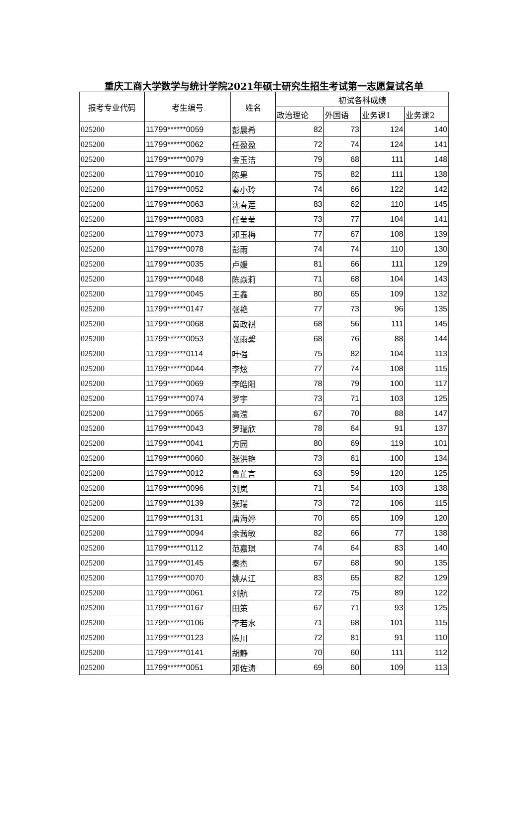重庆工商大学数学与统计学院2021年硕士研究生招生考试第一志愿复试名单
| 报考专业代码 | 考生编号 | 姓名 | 初试各科成绩 | | | |
| --- | --- | --- | --- | --- | --- | --- |
| | | | 政治理论 | 外国语 | 业务课1 | 业务课2 |
| 025200 | 11799******0059 | 彭晨希 | 82 | 73 | 124 | 140 |
| 025200 | 11799******0062 | 任盈盈 | 72 | 74 | 124 | 141 |
| 025200 | 11799******0079 | 金玉洁 | 79 | 68 | 111 | 148 |
| 025200 | 11799******0010 | 陈果 | 75 | 82 | 111 | 138 |
| 025200 | 11799******0052 | 秦小玲 | 74 | 66 | 122 | 142 |
| 025200 | 11799******0063 | 沈春莲 | 83 | 62 | 110 | 145 |
| 025200 | 11799******0083 | 任莹莹 | 73 | 77 | 104 | 141 |
| 025200 | 11799******0073 | 邓玉梅 | 77 | 67 | 108 | 139 |
| 025200 | 11799******0078 | 彭雨 | 74 | 74 | 110 | 130 |
| 025200 | 11799******0035 | 卢媛 | 81 | 66 | 111 | 129 |
| 025200 | 11799******0048 | 陈焱莉 | 71 | 68 | 104 | 143 |
| 025200 | 11799******0045 | 王鑫 | 80 | 65 | 109 | 132 |
| 025200 | 11799******0147 | 张艳 | 77 | 73 | 96 | 135 |
| 025200 | 11799******0068 | 黄政祺 | 68 | 56 | 111 | 145 |
| 025200 | 11799******0053 | 张雨馨 | 68 | 76 | 88 | 144 |
| 025200 | 11799******0114 | 叶强 | 75 | 82 | 104 | 113 |
| 025200 | 11799******0044 | 李炫 | 77 | 74 | 108 | 115 |
| 025200 | 11799******0069 | 李皓阳 | 78 | 79 | 100 | 117 |
| 025200 | 11799******0074 | 罗宇 | 73 | 71 | 103 | 125 |
| 025200 | 11799******0065 | 高滢 | 67 | 70 | 88 | 147 |
| 025200 | 11799******0043 | 罗瑞欣 | 78 | 64 | 91 | 137 |
| 025200 | 11799******0041 | 方园 | 80 | 69 | 119 | 101 |
| 025200 | 11799******0060 | 张洪艳 | 73 | 61 | 100 | 134 |
| 025200 | 11799******0012 | 鲁芷言 | 63 | 59 | 120 | 125 |
| 025200 | 11799******0096 | 刘岚 | 71 | 54 | 103 | 138 |
| 025200 | 11799******0139 | 张瑞 | 73 | 72 | 106 | 115 |
| 025200 | 11799******0131 | 唐海婷 | 70 | 65 | 109 | 120 |
| 025200 | 11799******0094 | 余茜敏 | 82 | 66 | 77 | 138 |
| 025200 | 11799******0112 | 范嘉琪 | 74 | 64 | 83 | 140 |
| 025200 | 11799******0145 | 秦杰 | 67 | 68 | 90 | 135 |
| 025200 | 11799******0070 | 姚从江 | 83 | 65 | 82 | 129 |
| 025200 | 11799******0061 | 刘航 | 72 | 75 | 89 | 122 |
| 025200 | 11799******0167 | 田策 | 67 | 71 | 93 | 125 |
| 025200 | 11799******0106 | 李若水 | 71 | 68 | 101 | 115 |
| 025200 | 11799******0123 | 陈川 | 72 | 81 | 91 | 110 |
| 025200 | 11799******0141 | 胡静 | 70 | 60 | 111 | 112 |
| 025200 | 11799******0051 | 邓佐涛 | 69 | 60 | 109 | 113 |